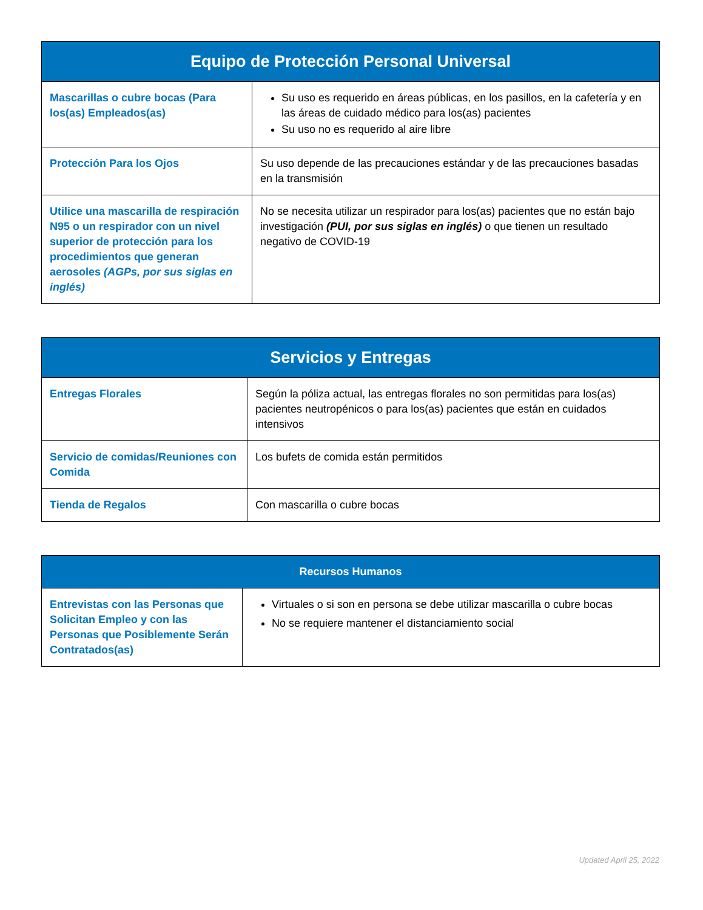| Equipo de Protección Personal Universal | |
| --- | --- |
| Mascarillas o cubre bocas (Para los(as) Empleados(as) | Su uso es requerido en áreas públicas, en los pasillos, en la cafetería y en las áreas de cuidado médico para los(as) pacientes Su uso no es requerido al aire libre |
| Protección Para los Ojos | Su uso depende de las precauciones estándar y de las precauciones basadas en la transmisión |
| Utilice una mascarilla de respiración N95 o un respirador con un nivel superior de protección para los procedimientos que generan aerosoles (AGPs, por sus siglas en inglés) | No se necesita utilizar un respirador para los(as) pacientes que no están bajo investigación (PUI, por sus siglas en inglés) o que tienen un resultado negativo de COVID-19 |
| Servicios y Entregas | |
| --- | --- |
| Entregas Florales | Según la póliza actual, las entregas florales no son permitidas para los(as) pacientes neutropénicos o para los(as) pacientes que están en cuidados intensivos |
| Servicio de comidas/Reuniones con Comida | Los bufets de comida están permitidos |
| Tienda de Regalos | Con mascarilla o cubre bocas |
| Recursos Humanos | |
| --- | --- |
| Entrevistas con las Personas que Solicitan Empleo y con las Personas que Posiblemente Serán Contratados(as) | Virtuales o si son en persona se debe utilizar mascarilla o cubre bocas No se requiere mantener el distanciamiento social |
Updated April 25, 2022